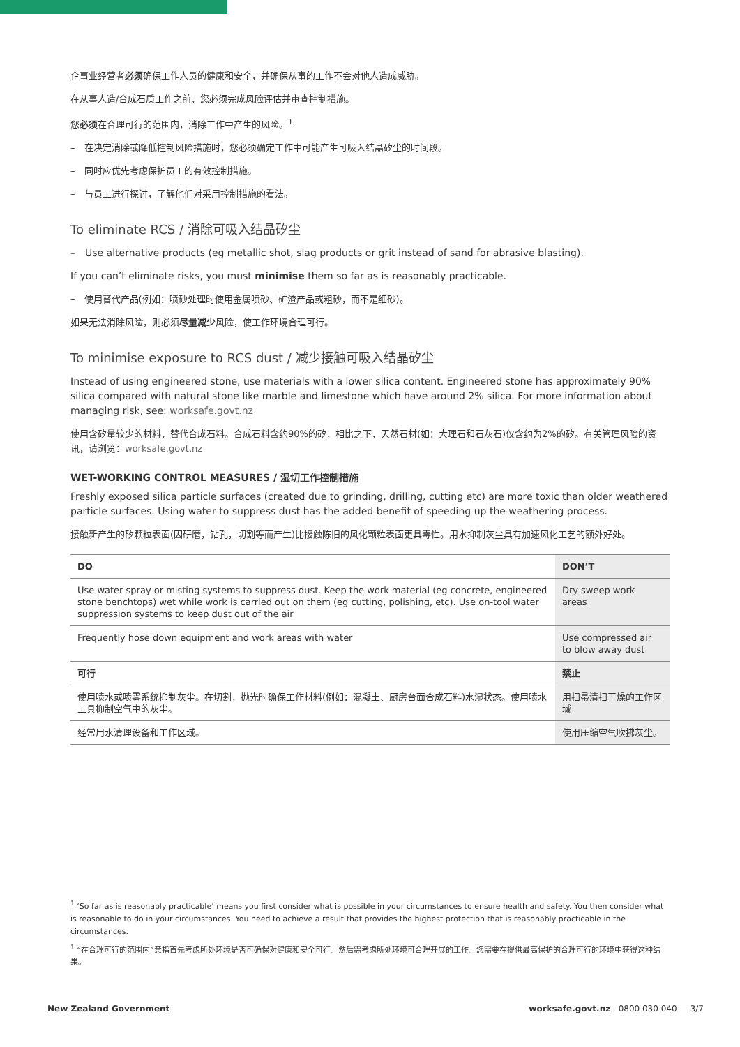企事业经营者必须确保工作人员的健康和安全，并确保从事的工作不会对他人造成威胁。
在从事人造/合成石质工作之前，您必须完成风险评估并审查控制措施。
您必须在合理可行的范围内，消除工作中产生的风险。<sup>1</sup>
–　在决定消除或降低控制风险措施时，您必须确定工作中可能产生可吸入结晶矽尘的时间段。
–　同时应优先考虑保护员工的有效控制措施。
–　与员工进行探讨，了解他们对采用控制措施的看法。
To eliminate RCS / 消除可吸入结晶矽尘
–　Use alternative products (eg metallic shot, slag products or grit instead of sand for abrasive blasting).
If you can’t eliminate risks, you must minimise them so far as is reasonably practicable.
–　使用替代产品(例如：喷砂处理时使用金属喷砂、矿渣产品或粗砂，而不是细砂)。
如果无法消除风险，则必须尽量减少风险，使工作环境合理可行。
To minimise exposure to RCS dust / 减少接触可吸入结晶矽尘
Instead of using engineered stone, use materials with a lower silica content. Engineered stone has approximately 90% silica compared with natural stone like marble and limestone which have around 2% silica. For more information about managing risk, see: worksafe.govt.nz
使用含矽量较少的材料，替代合成石料。合成石料含约90%的矽，相比之下，天然石材(如：大理石和石灰石)仅含约为2%的矽。有关管理风险的资讯，请浏览：worksafe.govt.nz
WET-WORKING CONTROL MEASURES / 湿切工作控制措施
Freshly exposed silica particle surfaces (created due to grinding, drilling, cutting etc) are more toxic than older weathered particle surfaces. Using water to suppress dust has the added benefit of speeding up the weathering process.
接触新产生的矽颗粒表面(因研磨，钻孔，切割等而产生)比接触陈旧的风化颗粒表面更具毒性。用水抑制灰尘具有加速风化工艺的额外好处。
| DO | DON’T |
| --- | --- |
| Use water spray or misting systems to suppress dust. Keep the work material (eg concrete, engineered stone benchtops) wet while work is carried out on them (eg cutting, polishing, etc). Use on-tool water suppression systems to keep dust out of the air | Dry sweep work areas |
| Frequently hose down equipment and work areas with water | Use compressed air to blow away dust |
| 可行 | 禁止 |
| 使用喷水或喷雾系统抑制灰尘。在切割，抛光时确保工作材料(例如：混凝土、厨房台面合成石料)水湿状态。使用喷水工具抑制空气中的灰尘。 | 用扫帚清扫干燥的工作区域 |
| 经常用水清理设备和工作区域。 | 使用压缩空气吹拂灰尘。 |
<sup>1</sup> ‘So far as is reasonably practicable’ means you first consider what is possible in your circumstances to ensure health and safety. You then consider what is reasonable to do in your circumstances. You need to achieve a result that provides the highest protection that is reasonably practicable in the circumstances.
<sup>1</sup> “在合理可行的范围内”意指首先考虑所处环境是否可确保对健康和安全可行。然后需考虑所处环境可合理开展的工作。您需要在提供最高保护的合理可行的环境中获得这种结果。
New Zealand Government worksafe.govt.nz 0800 030 040 3/7